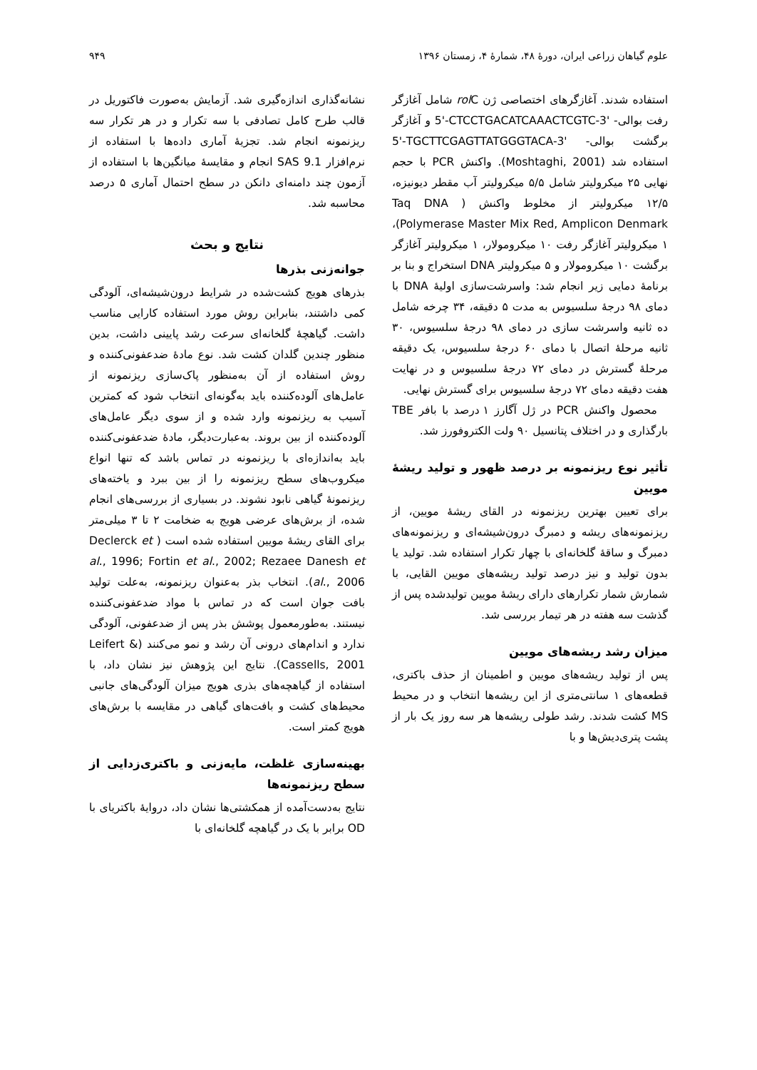علوم گیاهان زراعی ایران، دورهٔ ۴۸، شمارهٔ ۴، زمستان ۱۳۹۶ ۹۴۹
استفاده شدند. آغازگرهای اختصاصی ژن rol C شامل آغازگر رفت بوالی- 5'-CTCCTGACATCAAACTCGTC-3' و آغازگر برگشت بوالی- 5'-TGCTTCGAGTTATGGGTACA-3' استفاده شد (Moshtaghi, 2001). واکنش PCR با حجم نهایی ۲۵ میکرولیتر شامل ۵/۵ میکرولیتر آب مقطر دیونیزه، ۱۲/۵ میکرولیتر از مخلوط واکنش ( Taq DNA Polymerase Master Mix Red, Amplicon Denmark)، ۱ میکرولیتر آغازگر رفت ۱۰ میکرومولار، ۱ میکرولیتر آغازگر برگشت ۱۰ میکرومولار و ۵ میکرولیتر DNA استخراج و بنا بر برنامهٔ دمایی زیر انجام شد: واسرشت‌سازی اولیهٔ DNA با دمای ۹۸ درجهٔ سلسیوس به مدت ۵ دقیقه، ۳۴ چرخه شامل ده ثانیه واسرشت سازی در دمای ۹۸ درجهٔ سلسیوس، ۳۰ ثانیه مرحلهٔ اتصال با دمای ۶۰ درجهٔ سلسیوس، یک دقیقه مرحلهٔ گسترش در دمای ۷۲ درجهٔ سلسیوس و در نهایت هفت دقیقه دمای ۷۲ درجهٔ سلسیوس برای گسترش نهایی.
محصول واکنش PCR در ژل آگارز ۱ درصد با بافر TBE بارگذاری و در اختلاف پتانسیل ۹۰ ولت الکتروفورز شد.
تأثیر نوع ریزنمونه بر درصد ظهور و تولید ریشهٔ مویین
برای تعیین بهترین ریزنمونه در القای ریشهٔ مویین، از ریزنمونه‌های ریشه و دمبرگ درون‌شیشه‌ای و ریزنمونه‌های دمبرگ و ساقهٔ گلخانه‌ای با چهار تکرار استفاده شد. تولید یا بدون تولید و نیز درصد تولید ریشه‌های مویین القایی، با شمارش شمار تکرارهای دارای ریشهٔ مویین تولیدشده پس از گذشت سه هفته در هر تیمار بررسی شد.
میزان رشد ریشه‌های مویین
پس از تولید ریشه‌های مویین و اطمینان از حذف باکتری، قطعه‌های ۱ سانتی‌متری از این ریشه‌ها انتخاب و در محیط MS کشت شدند. رشد طولی ریشه‌ها هر سه روز یک بار از پشت پتری‌دیش‌ها و با
نشانه‌گذاری اندازه‌گیری شد. آزمایش به‌صورت فاکتوریل در قالب طرح کامل تصادفی با سه تکرار و در هر تکرار سه ریزنمونه انجام شد. تجزیهٔ آماری داده‌ها با استفاده از نرم‌افزار SAS 9.1 انجام و مقایسهٔ میانگین‌ها با استفاده از آزمون چند دامنه‌ای دانکن در سطح احتمال آماری ۵ درصد محاسبه شد.
نتایج و بحث
جوانه‌زنی بذرها
بذرهای هویج کشت‌شده در شرایط درون‌شیشه‌ای، آلودگی کمی داشتند، بنابراین روش مورد استفاده کارایی مناسب داشت. گیاهچهٔ گلخانه‌ای سرعت رشد پایینی داشت، بدین منظور چندین گلدان کشت شد. نوع مادهٔ ضدعفونی‌کننده و روش استفاده از آن به‌منظور پاک‌سازی ریزنمونه از عامل‌های آلوده‌کننده باید به‌گونه‌ای انتخاب شود که کمترین آسیب به ریزنمونه وارد شده و از سوی دیگر عامل‌های آلوده‌کننده از بین بروند. به‌عبارت‌دیگر، مادهٔ ضدعفونی‌کننده باید به‌اندازه‌ای با ریزنمونه در تماس باشد که تنها انواع میکروب‌های سطح ریزنمونه را از بین ببرد و یاخته‌های ریزنمونهٔ گیاهی نابود نشوند. در بسیاری از بررسی‌های انجام شده، از برش‌های عرضی هویج به ضخامت ۲ تا ۳ میلی‌متر برای القای ریشهٔ مویین استفاده شده است ( Declerck et al., 1996; Fortin et al., 2002; Rezaee Danesh et al., 2006). انتخاب بذر به‌عنوان ریزنمونه، به‌علت تولید بافت جوان است که در تماس با مواد ضدعفونی‌کننده نیستند. به‌طورمعمول پوشش بذر پس از ضدعفونی، آلودگی ندارد و اندام‌های درونی آن رشد و نمو می‌کنند (Leifert & Cassells, 2001). نتایج این پژوهش نیز نشان داد، با استفاده از گیاهچه‌های بذری هویج میزان آلودگی‌های جانبی محیط‌های کشت و بافت‌های گیاهی در مقایسه با برش‌های هویج کمتر است.
بهینه‌سازی غلظت، مایه‌زنی و باکتری‌زدایی از سطح ریزنمونه‌ها
نتایج به‌دست‌آمده از همکشتی‌ها نشان داد، دروایهٔ باکتریای با OD برابر با یک در گیاهچه گلخانه‌ای با